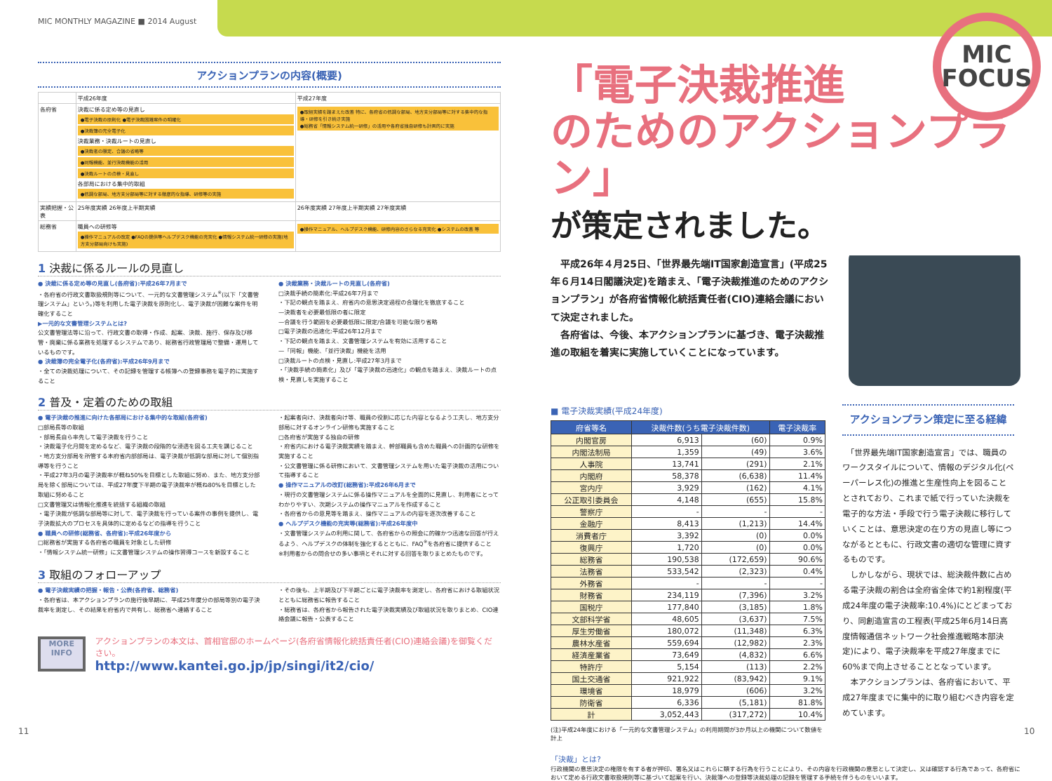MIC MONTHLY MAGAZINE ■ 2014 August
MIC
FOCUS
アクションプランの内容(概要)
| | 平成26年度 | 平成27年度 |
| 各府省 | 決裁に係る定め等の見直し ●電子決裁の原則化 ●電子決裁困難案件の明確化 ●決裁簿の完全電子化 決裁業務・決裁ルートの見直し ●決裁者の限定、合議の省略等 ●同報機能、並行決裁機能の活用 ●決裁ルートの点検・見直し 各部局における集中的取組 ●低調な部局、地方支分部局等に対する徹底的な指導、研修等の実施 | ●取組実績を踏まえた改善 特に、各府省の低調な部局、地方支分部局等に対する集中的な指導・研修を引き続き実施 ●総務省「情報システム統一研修」の活用や各府省独自研修も計画的に実施 |
| 実績把握・公表 | 25年度実績 26年度上半期実績 | 26年度実績 27年度上半期実績 27年度実績 |
| 総務省 | 職員への研修等 ●操作マニュアルの改定 ●FAQの提供等ヘルプデスク機能の充実化 ●情報システム統一研修の実施(地方支分部局向けも実施) | ●操作マニュアル、ヘルプデスク機能、研修内容のさらなる充実化 ●システムの改善 等 |
1 決裁に係るルールの見直し
● 決裁に係る定め等の見直し(各府省):平成26年7月まで
・各府省の行政文書取扱規則等について、一元的な文書管理システム<sup>※</sup>(以下「文書管理システム」という。)等を利用した電子決裁を原則化し、電子決裁が困難な案件を明確化すること
▶一元的な文書管理システムとは?
公文書管理法等に沿って、行政文書の取得・作成、起案、決裁、施行、保存及び移管・廃棄に係る業務を処理するシステムであり、総務省行政管理局で整備・運用しているものです。
● 決裁簿の完全電子化(各府省):平成26年9月まで
・全ての決裁処理について、その記録を管理する帳簿への登録事務を電子的に実施すること
● 決裁業務・決裁ルートの見直し(各府省)
□決裁手続の簡素化:平成26年7月まで
・下記の観点を踏まえ、府省内の意思決定過程の合理化を徹底すること
—決裁者を必要最低限の者に限定
—合議を行う範囲を必要最低限に限定/合議を可能な限り省略
□電子決裁の迅速化:平成26年12月まで
・下記の観点を踏まえ、文書管理システムを有効に活用すること
—「同報」機能、「並行決裁」機能を活用
□決裁ルートの点検・見直し:平成27年3月まで
・「決裁手続の簡素化」及び「電子決裁の迅速化」の観点を踏まえ、決裁ルートの点検・見直しを実施すること
2 普及・定着のための取組
● 電子決裁の推進に向けた各部局における集中的な取組(各府省)
□部局長等の取組
・部局長自ら率先して電子決裁を行うこと
・決裁電子化月間を定めるなど、電子決裁の段階的な浸透を図る工夫を講じること
・地方支分部局を所管する本府省内部部局は、電子決裁が低調な部局に対して個別指導等を行うこと
・平成27年3月の電子決裁率が概ね50%を目標とした取組に努め、また、地方支分部局を除く部局については、平成27年度下半期の電子決裁率が概ね80%を目標とした取組に努めること
□文書管理又は情報化推進を統括する組織の取組
・電子決裁が低調な部局等に対して、電子決裁を行っている案件の事例を提供し、電子決裁拡大のプロセスを具体的に定めるなどの指導を行うこと
● 職員への研修(総務省、各府省):平成26年度から
□総務省が実施する各府省の職員を対象とした研修
・「情報システム統一研修」に文書管理システムの操作習得コースを新設すること
・起案者向け、決裁者向け等、職員の役割に応じた内容となるよう工夫し、地方支分部局に対するオンライン研修も実施すること
□各府省が実施する独自の研修
・府省内における電子決裁実績を踏まえ、幹部職員も含めた職員への計画的な研修を実施すること
・公文書管理に係る研修において、文書管理システムを用いた電子決裁の活用について指導すること
● 操作マニュアルの改訂(総務省):平成26年6月まで
・現行の文書管理システムに係る操作マニュアルを全面的に見直し、利用者にとってわかりやすい、次期システムの操作マニュアルを作成すること
・各府省からの意見等を踏まえ、操作マニュアルの内容を逐次改善すること
● ヘルプデスク機能の充実等(総務省):平成26年度中
・文書管理システムの利用に関して、各府省からの照会に的確かつ迅速な回答が行えるよう、ヘルプデスクの体制を強化するとともに、FAQ<sup>※</sup>を各府省に提供すること
※利用者からの問合せの多い事項とそれに対する回答を取りまとめたものです。
3 取組のフォローアップ
● 電子決裁実績の把握・報告・公表(各府省、総務省)
・各府省は、本アクションプランの施行後早期に、平成25年度分の部局等別の電子決裁率を測定し、その結果を府省内で共有し、総務省へ連絡すること
・その後も、上半期及び下半期ごとに電子決裁率を測定し、各府省における取組状況とともに総務省に報告すること
・総務省は、各府省から報告された電子決裁実績及び取組状況を取りまとめ、CIO連絡会議に報告・公表すること
MORE
INFO
アクションプランの本文は、首相官邸のホームページ(各府省情報化統括責任者(CIO)連絡会議)を御覧ください。
http://www.kantei.go.jp/jp/singi/it2/cio/
「電子決裁推進
のためのアクションプラン」
が策定されました。
　平成26年４月25日、「世界最先端IT国家創造宣言」(平成25年６月14日閣議決定)を踏まえ、「電子決裁推進のためのアクションプラン」が各府省情報化統括責任者(CIO)連絡会議において決定されました。
　各府省は、今後、本アクションプランに基づき、電子決裁推進の取組を着実に実施していくことになっています。
■ 電子決裁実績(平成24年度)
| 府省等名 | 決裁件数(うち電子決裁件数) | | 電子決裁率 |
| --- | --- | --- | --- |
| 内閣官房 | 6,913 | (60) | 0.9% |
| 内閣法制局 | 1,359 | (49) | 3.6% |
| 人事院 | 13,741 | (291) | 2.1% |
| 内閣府 | 58,378 | (6,638) | 11.4% |
| 宮内庁 | 3,929 | (162) | 4.1% |
| 公正取引委員会 | 4,148 | (655) | 15.8% |
| 警察庁 | - | - | - |
| 金融庁 | 8,413 | (1,213) | 14.4% |
| 消費者庁 | 3,392 | (0) | 0.0% |
| 復興庁 | 1,720 | (0) | 0.0% |
| 総務省 | 190,538 | (172,659) | 90.6% |
| 法務省 | 533,542 | (2,323) | 0.4% |
| 外務省 | - | - | - |
| 財務省 | 234,119 | (7,396) | 3.2% |
| 国税庁 | 177,840 | (3,185) | 1.8% |
| 文部科学省 | 48,605 | (3,637) | 7.5% |
| 厚生労働省 | 180,072 | (11,348) | 6.3% |
| 農林水産省 | 559,694 | (12,982) | 2.3% |
| 経済産業省 | 73,649 | (4,832) | 6.6% |
| 特許庁 | 5,154 | (113) | 2.2% |
| 国土交通省 | 921,922 | (83,942) | 9.1% |
| 環境省 | 18,979 | (606) | 3.2% |
| 防衛省 | 6,336 | (5,181) | 81.8% |
| 計 | 3,052,443 | (317,272) | 10.4% |
(注)平成24年度における「一元的な文書管理システム」の利用期間が3か月以上の機関について数値を計上
アクションプラン策定に至る経緯
　「世界最先端IT国家創造宣言」では、職員のワークスタイルについて、情報のデジタル化(ペーパーレス化)の推進と生産性向上を図ることとされており、これまで紙で行っていた決裁を電子的な方法・手段で行う電子決裁に移行していくことは、意思決定の在り方の見直し等につながるとともに、行政文書の適切な管理に資するものです。
　しかしながら、現状では、総決裁件数に占める電子決裁の割合は全府省全体で約1割程度(平成24年度の電子決裁率:10.4%)にとどまっており、同創造宣言の工程表(平成25年6月14日高度情報通信ネットワーク社会推進戦略本部決定)により、電子決裁率を平成27年度までに60%まで向上させることとなっています。
　本アクションプランは、各府省において、平成27年度までに集中的に取り組むべき内容を定めています。
「決裁」とは?
行政機関の意思決定の権限を有する者が押印、署名又はこれらに類する行為を行うことにより、その内容を行政機関の意思として決定し、又は確認する行為であって、各府省において定める行政文書取扱規則等に基づいて起案を行い、決裁簿への登録等決裁処理の記録を管理する手続を伴うものをいいます。
11 10